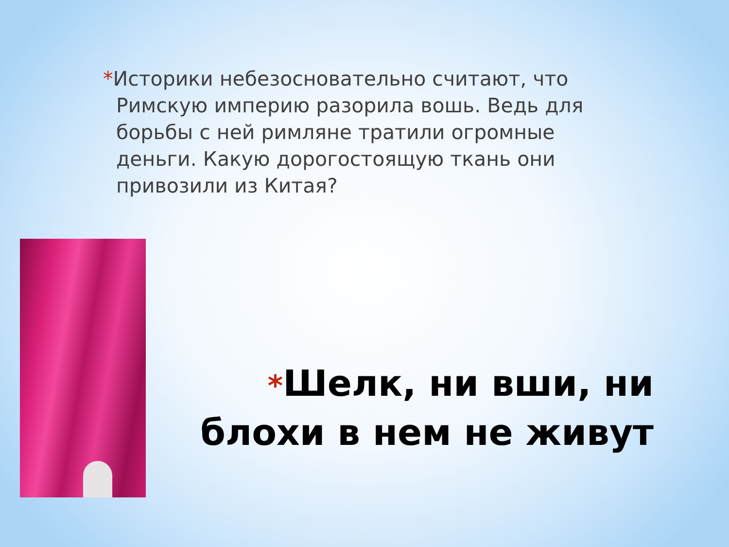*Историки небезосновательно считают, что Римскую империю разорила вошь. Ведь для борьбы с ней римляне тратили огромные деньги. Какую дорогостоящую ткань они привозили из Китая?
*Шелк, ни вши, ни блохи в нем не живут